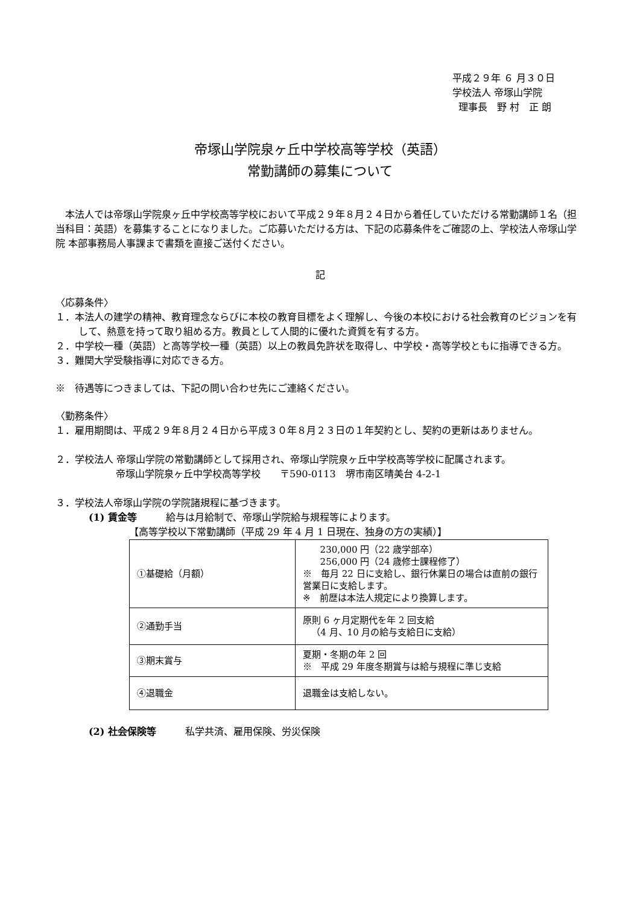平成２９年 ６ 月３０日
学校法人 帝塚山学院
理事長　野 村　正 朗
帝塚山学院泉ヶ丘中学校高等学校（英語）
常勤講師の募集について
本法人では帝塚山学院泉ヶ丘中学校高等学校において平成２９年８月２４日から着任していただける常勤講師１名（担当科目：英語）を募集することになりました。ご応募いただける方は、下記の応募条件をご確認の上、学校法人帝塚山学院 本部事務局人事課まで書類を直接ご送付ください。
記
〈応募条件〉
１．本法人の建学の精神、教育理念ならびに本校の教育目標をよく理解し、今後の本校における社会教育のビジョンを有して、熱意を持って取り組める方。教員として人間的に優れた資質を有する方。
２．中学校一種（英語）と高等学校一種（英語）以上の教員免許状を取得し、中学校・高等学校ともに指導できる方。
３．難関大学受験指導に対応できる方。
※　待遇等につきましては、下記の問い合わせ先にご連絡ください。
〈勤務条件〉
１．雇用期間は、平成２９年８月２４日から平成３０年８月２３日の１年契約とし、契約の更新はありません。
２．学校法人 帝塚山学院の常勤講師として採用され、帝塚山学院泉ヶ丘中学校高等学校に配属されます。
帝塚山学院泉ヶ丘中学校高等学校　　〒590-0113　堺市南区晴美台 4-2-1
３．学校法人帝塚山学院の学院諸規程に基づきます。
(1) 賃金等　　　給与は月給制で、帝塚山学院給与規程等によります。
【高等学校以下常勤講師（平成 29 年 4 月 1 日現在、独身の方の実績）】
| ①基礎給（月額） | 230,000 円（22 歳学部卒） 256,000 円（24 歳修士課程修了） ※ 毎月 22 日に支給し、銀行休業日の場合は直前の銀行営業日に支給します。 ※ 前歴は本法人規定により換算します。 |
| ②通勤手当 | 原則 6 ヶ月定期代を年 2 回支給 （4 月、10 月の給与支給日に支給） |
| ③期末賞与 | 夏期・冬期の年 2 回 ※ 平成 29 年度冬期賞与は給与規程に準じ支給 |
| ④退職金 | 退職金は支給しない。 |
(2) 社会保険等　　　私学共済、雇用保険、労災保険